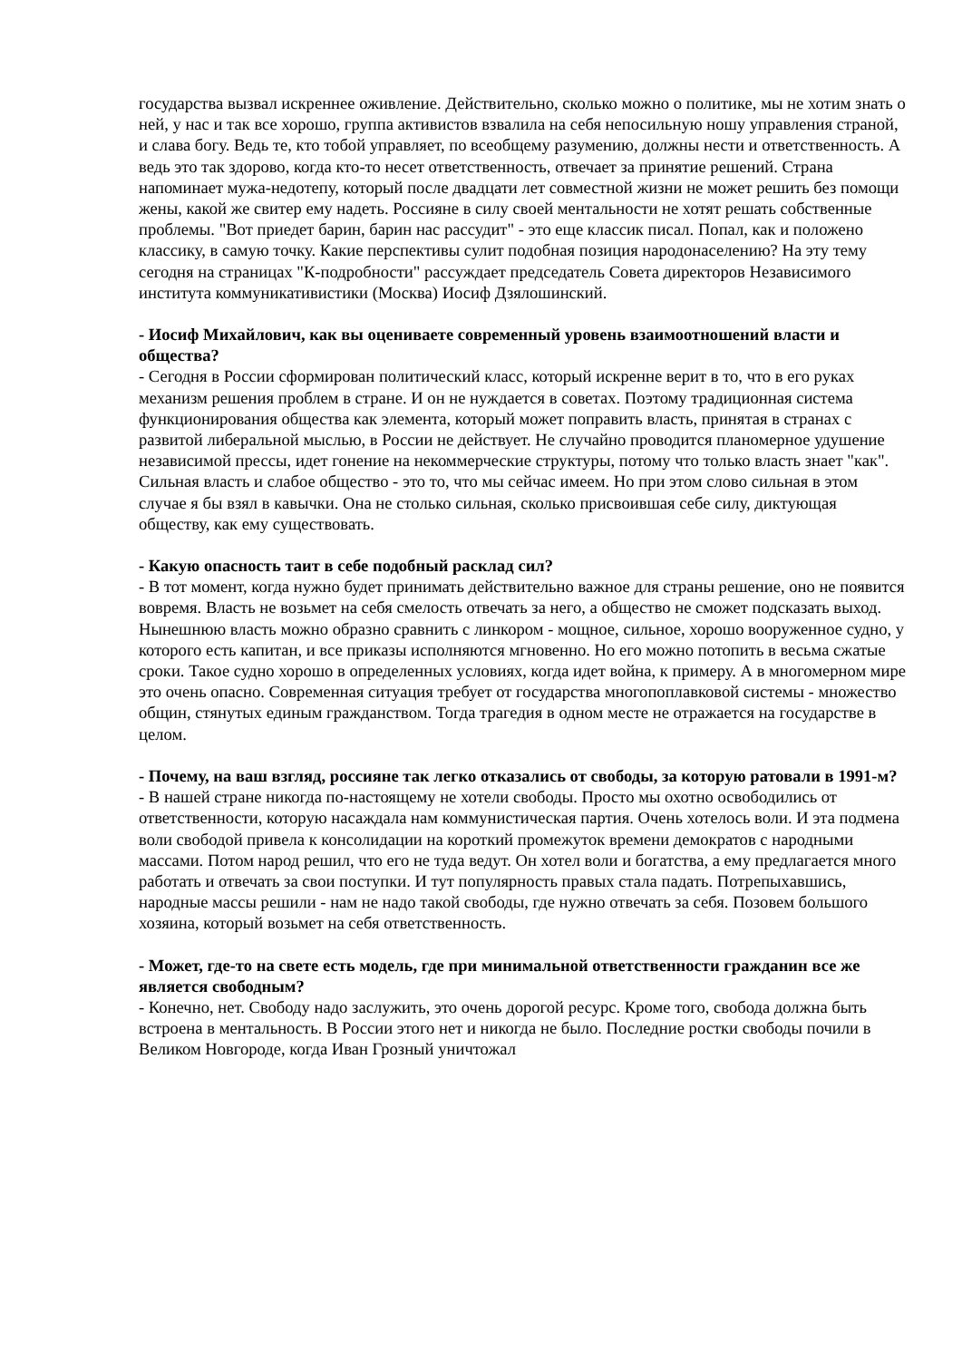государства вызвал искреннее оживление. Действительно, сколько можно о политике, мы не хотим знать о ней, у нас и так все хорошо, группа активистов взвалила на себя непосильную ношу управления страной, и слава богу. Ведь те, кто тобой управляет, по всеобщему разумению, должны нести и ответственность. А ведь это так здорово, когда кто-то несет ответственность, отвечает за принятие решений. Страна напоминает мужа-недотепу, который после двадцати лет совместной жизни не может решить без помощи жены, какой же свитер ему надеть. Россияне в силу своей ментальности не хотят решать собственные проблемы. "Вот приедет барин, барин нас рассудит" - это еще классик писал. Попал, как и положено классику, в самую точку. Какие перспективы сулит подобная позиция народонаселению? На эту тему сегодня на страницах "К-подробности" рассуждает председатель Совета директоров Независимого института коммуникативистики (Москва) Иосиф Дзялошинский.
- Иосиф Михайлович, как вы оцениваете современный уровень взаимоотношений власти и общества?
- Сегодня в России сформирован политический класс, который искренне верит в то, что в его руках механизм решения проблем в стране. И он не нуждается в советах. Поэтому традиционная система функционирования общества как элемента, который может поправить власть, принятая в странах с развитой либеральной мыслью, в России не действует. Не случайно проводится планомерное удушение независимой прессы, идет гонение на некоммерческие структуры, потому что только власть знает "как". Сильная власть и слабое общество - это то, что мы сейчас имеем. Но при этом слово сильная в этом случае я бы взял в кавычки. Она не столько сильная, сколько присвоившая себе силу, диктующая обществу, как ему существовать.
- Какую опасность таит в себе подобный расклад сил?
- В тот момент, когда нужно будет принимать действительно важное для страны решение, оно не появится вовремя. Власть не возьмет на себя смелость отвечать за него, а общество не сможет подсказать выход. Нынешнюю власть можно образно сравнить с линкором - мощное, сильное, хорошо вооруженное судно, у которого есть капитан, и все приказы исполняются мгновенно. Но его можно потопить в весьма сжатые сроки. Такое судно хорошо в определенных условиях, когда идет война, к примеру. А в многомерном мире это очень опасно. Современная ситуация требует от государства многопоплавковой системы - множество общин, стянутых единым гражданством. Тогда трагедия в одном месте не отражается на государстве в целом.
- Почему, на ваш взгляд, россияне так легко отказались от свободы, за которую ратовали в 1991-м?
- В нашей стране никогда по-настоящему не хотели свободы. Просто мы охотно освободились от ответственности, которую насаждала нам коммунистическая партия. Очень хотелось воли. И эта подмена воли свободой привела к консолидации на короткий промежуток времени демократов с народными массами. Потом народ решил, что его не туда ведут. Он хотел воли и богатства, а ему предлагается много работать и отвечать за свои поступки. И тут популярность правых стала падать. Потрепыхавшись, народные массы решили - нам не надо такой свободы, где нужно отвечать за себя. Позовем большого хозяина, который возьмет на себя ответственность.
- Может, где-то на свете есть модель, где при минимальной ответственности гражданин все же является свободным?
- Конечно, нет. Свободу надо заслужить, это очень дорогой ресурс. Кроме того, свобода должна быть встроена в ментальность. В России этого нет и никогда не было. Последние ростки свободы почили в Великом Новгороде, когда Иван Грозный уничтожал